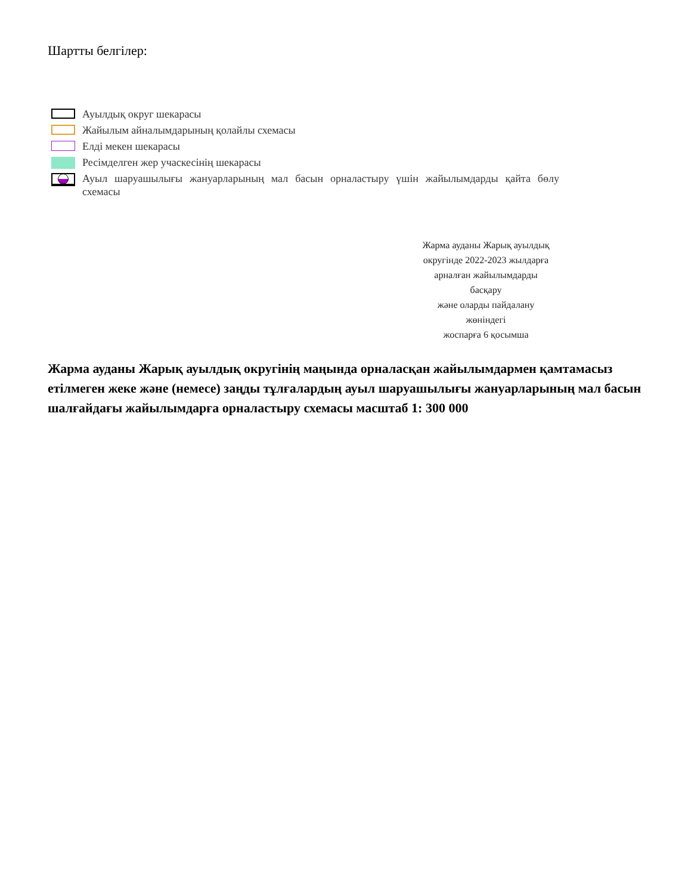Шартты белгілер:
Ауылдық округ шекарасы
Жайылым айналымдарының қолайлы схемасы
Елді мекен шекарасы
Ресімделген жер учаскесінің шекарасы
Ауыл шаруашылығы жануарларының мал басын орналастыру үшін жайылымдарды қайта бөлу схемасы
Жарма ауданы Жарық ауылдық
округінде 2022-2023 жылдарға
арналған жайылымдарды
басқару
және оларды пайдалану
жөніндегі
жоспарға 6 қосымша
Жарма ауданы Жарық ауылдық округінің маңында орналасқан жайылымдармен қамтамасыз етілмеген жеке және (немесе) заңды тұлғалардың ауыл шаруашылығы жануарларының мал басын шалғайдағы жайылымдарға орналастыру схемасы масштаб 1: 300 000